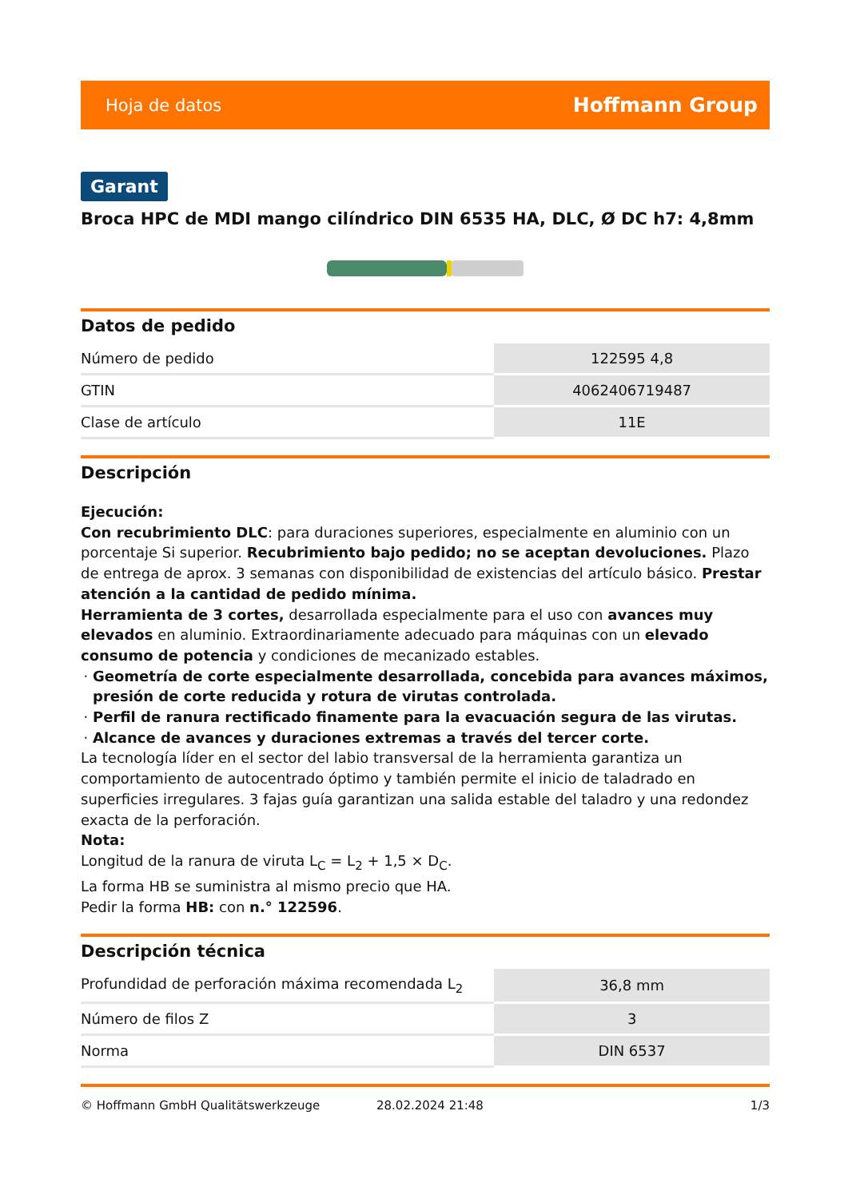Hoja de datos Hoffmann Group
Garant
Broca HPC de MDI mango cilíndrico DIN 6535 HA, DLC, Ø DC h7: 4,8mm
Datos de pedido
| Número de pedido | 122595 4,8 |
| GTIN | 4062406719487 |
| Clase de artículo | 11E |
Descripción
Ejecución:
Con recubrimiento DLC: para duraciones superiores, especialmente en aluminio con un porcentaje Si superior. Recubrimiento bajo pedido; no se aceptan devoluciones. Plazo de entrega de aprox. 3 semanas con disponibilidad de existencias del artículo básico. Prestar atención a la cantidad de pedido mínima.
Herramienta de 3 cortes, desarrollada especialmente para el uso con avances muy elevados en aluminio. Extraordinariamente adecuado para máquinas con un elevado consumo de potencia y condiciones de mecanizado estables.
Geometría de corte especialmente desarrollada, concebida para avances máximos, presión de corte reducida y rotura de virutas controlada.
Perfil de ranura rectificado finamente para la evacuación segura de las virutas.
Alcance de avances y duraciones extremas a través del tercer corte.
La tecnología líder en el sector del labio transversal de la herramienta garantiza un comportamiento de autocentrado óptimo y también permite el inicio de taladrado en superficies irregulares. 3 fajas guía garantizan una salida estable del taladro y una redondez exacta de la perforación.
Nota:
Longitud de la ranura de viruta L<sub>C</sub> = L<sub>2</sub> + 1,5 × D<sub>C</sub>.
La forma HB se suministra al mismo precio que HA.
Pedir la forma HB: con n.° 122596.
Descripción técnica
| Profundidad de perforación máxima recomendada L<sub>2</sub> | 36,8 mm |
| Número de filos Z | 3 |
| Norma | DIN 6537 |
© Hoffmann GmbH Qualitätswerkzeuge 28.02.2024 21:48 1/3